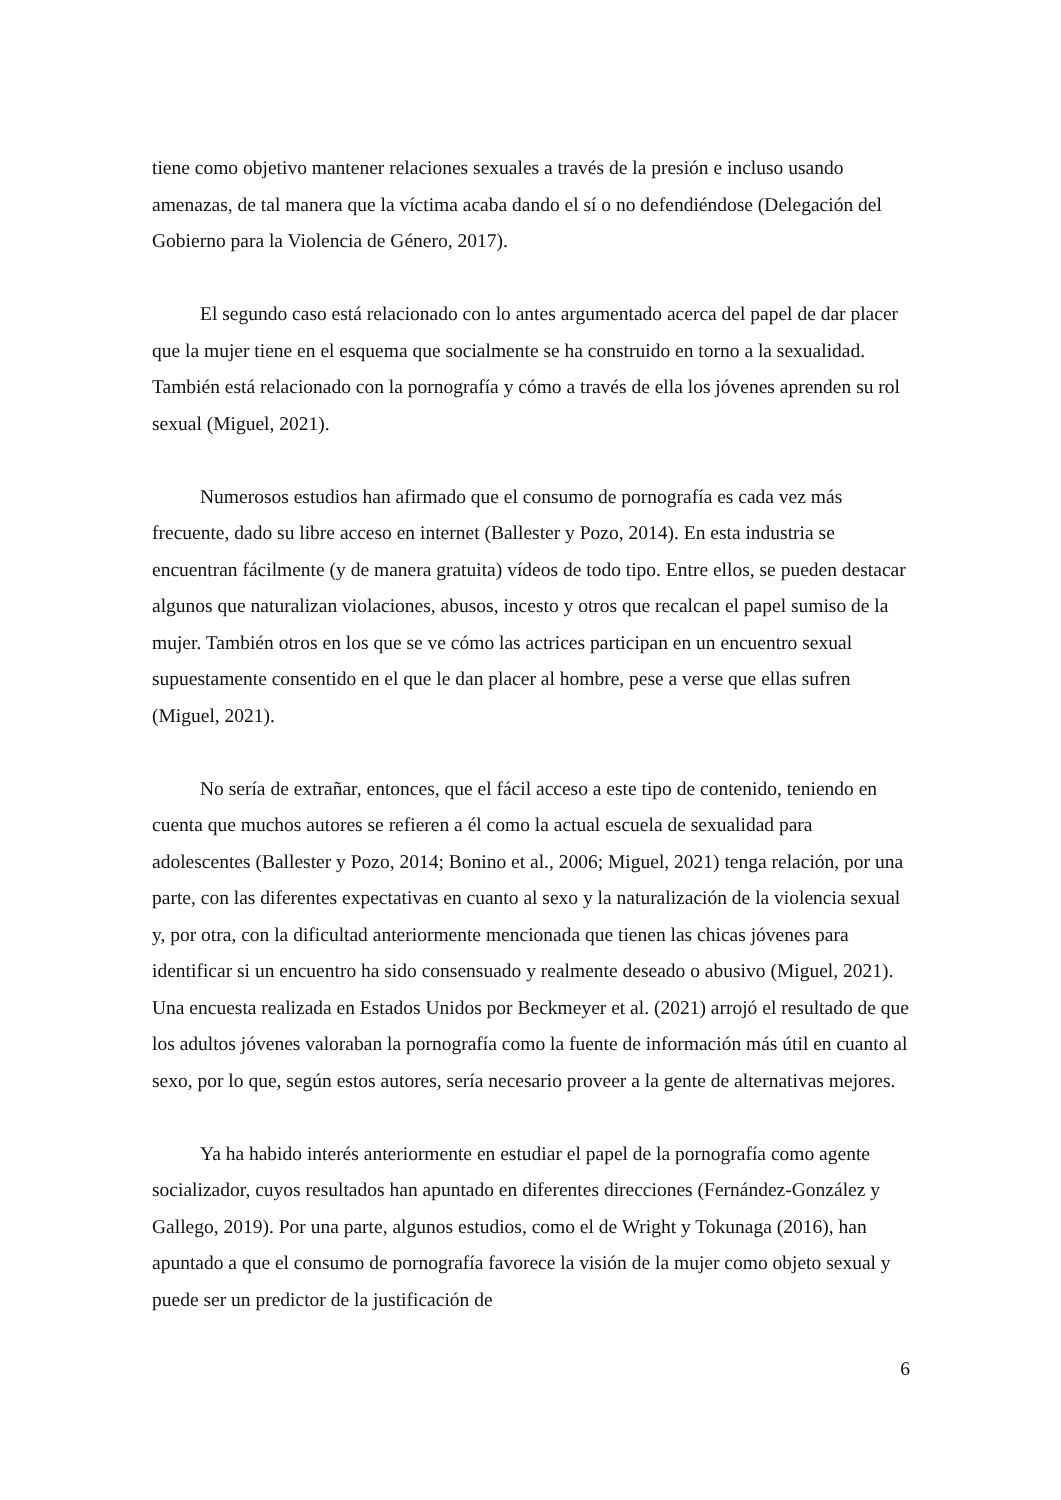tiene como objetivo mantener relaciones sexuales a través de la presión e incluso usando amenazas, de tal manera que la víctima acaba dando el sí o no defendiéndose (Delegación del Gobierno para la Violencia de Género, 2017).
El segundo caso está relacionado con lo antes argumentado acerca del papel de dar placer que la mujer tiene en el esquema que socialmente se ha construido en torno a la sexualidad. También está relacionado con la pornografía y cómo a través de ella los jóvenes aprenden su rol sexual (Miguel, 2021).
Numerosos estudios han afirmado que el consumo de pornografía es cada vez más frecuente, dado su libre acceso en internet (Ballester y Pozo, 2014). En esta industria se encuentran fácilmente (y de manera gratuita) vídeos de todo tipo. Entre ellos, se pueden destacar algunos que naturalizan violaciones, abusos, incesto y otros que recalcan el papel sumiso de la mujer. También otros en los que se ve cómo las actrices participan en un encuentro sexual supuestamente consentido en el que le dan placer al hombre, pese a verse que ellas sufren (Miguel, 2021).
No sería de extrañar, entonces, que el fácil acceso a este tipo de contenido, teniendo en cuenta que muchos autores se refieren a él como la actual escuela de sexualidad para adolescentes (Ballester y Pozo, 2014; Bonino et al., 2006; Miguel, 2021) tenga relación, por una parte, con las diferentes expectativas en cuanto al sexo y la naturalización de la violencia sexual y, por otra, con la dificultad anteriormente mencionada que tienen las chicas jóvenes para identificar si un encuentro ha sido consensuado y realmente deseado o abusivo (Miguel, 2021). Una encuesta realizada en Estados Unidos por Beckmeyer et al. (2021) arrojó el resultado de que los adultos jóvenes valoraban la pornografía como la fuente de información más útil en cuanto al sexo, por lo que, según estos autores, sería necesario proveer a la gente de alternativas mejores.
Ya ha habido interés anteriormente en estudiar el papel de la pornografía como agente socializador, cuyos resultados han apuntado en diferentes direcciones (Fernández-González y Gallego, 2019). Por una parte, algunos estudios, como el de Wright y Tokunaga (2016), han apuntado a que el consumo de pornografía favorece la visión de la mujer como objeto sexual y puede ser un predictor de la justificación de
6